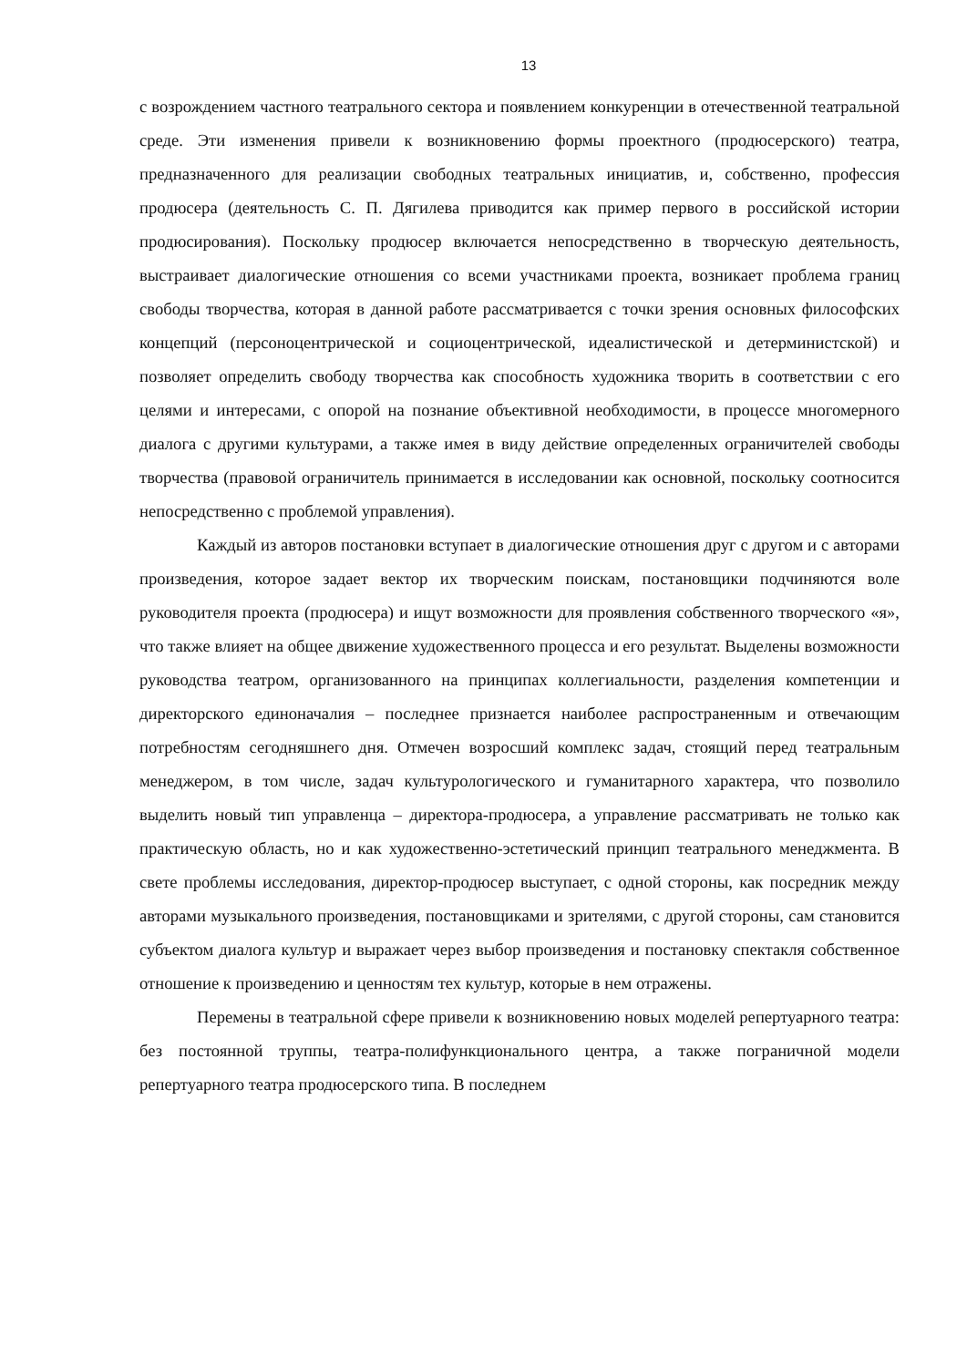13
с возрождением частного театрального сектора и появлением конкуренции в отечественной театральной среде. Эти изменения привели к возникновению формы проектного (продюсерского) театра, предназначенного для реализации свободных театральных инициатив, и, собственно, профессия продюсера (деятельность С. П. Дягилева приводится как пример первого в российской истории продюсирования). Поскольку продюсер включается непосредственно в творческую деятельность, выстраивает диалогические отношения со всеми участниками проекта, возникает проблема границ свободы творчества, которая в данной работе рассматривается с точки зрения основных философских концепций (персоноцентрической и социоцентрической, идеалистической и детерминистской) и позволяет определить свободу творчества как способность художника творить в соответствии с его целями и интересами, с опорой на познание объективной необходимости, в процессе многомерного диалога с другими культурами, а также имея в виду действие определенных ограничителей свободы творчества (правовой ограничитель принимается в исследовании как основной, поскольку соотносится непосредственно с проблемой управления).
Каждый из авторов постановки вступает в диалогические отношения друг с другом и с авторами произведения, которое задает вектор их творческим поискам, постановщики подчиняются воле руководителя проекта (продюсера) и ищут возможности для проявления собственного творческого «я», что также влияет на общее движение художественного процесса и его результат. Выделены возможности руководства театром, организованного на принципах коллегиальности, разделения компетенции и директорского единоначалия – последнее признается наиболее распространенным и отвечающим потребностям сегодняшнего дня. Отмечен возросший комплекс задач, стоящий перед театральным менеджером, в том числе, задач культурологического и гуманитарного характера, что позволило выделить новый тип управленца – директора-продюсера, а управление рассматривать не только как практическую область, но и как художественно-эстетический принцип театрального менеджмента. В свете проблемы исследования, директор-продюсер выступает, с одной стороны, как посредник между авторами музыкального произведения, постановщиками и зрителями, с другой стороны, сам становится субъектом диалога культур и выражает через выбор произведения и постановку спектакля собственное отношение к произведению и ценностям тех культур, которые в нем отражены.
Перемены в театральной сфере привели к возникновению новых моделей репертуарного театра: без постоянной труппы, театра-полифункционального центра, а также пограничной модели репертуарного театра продюсерского типа. В последнем